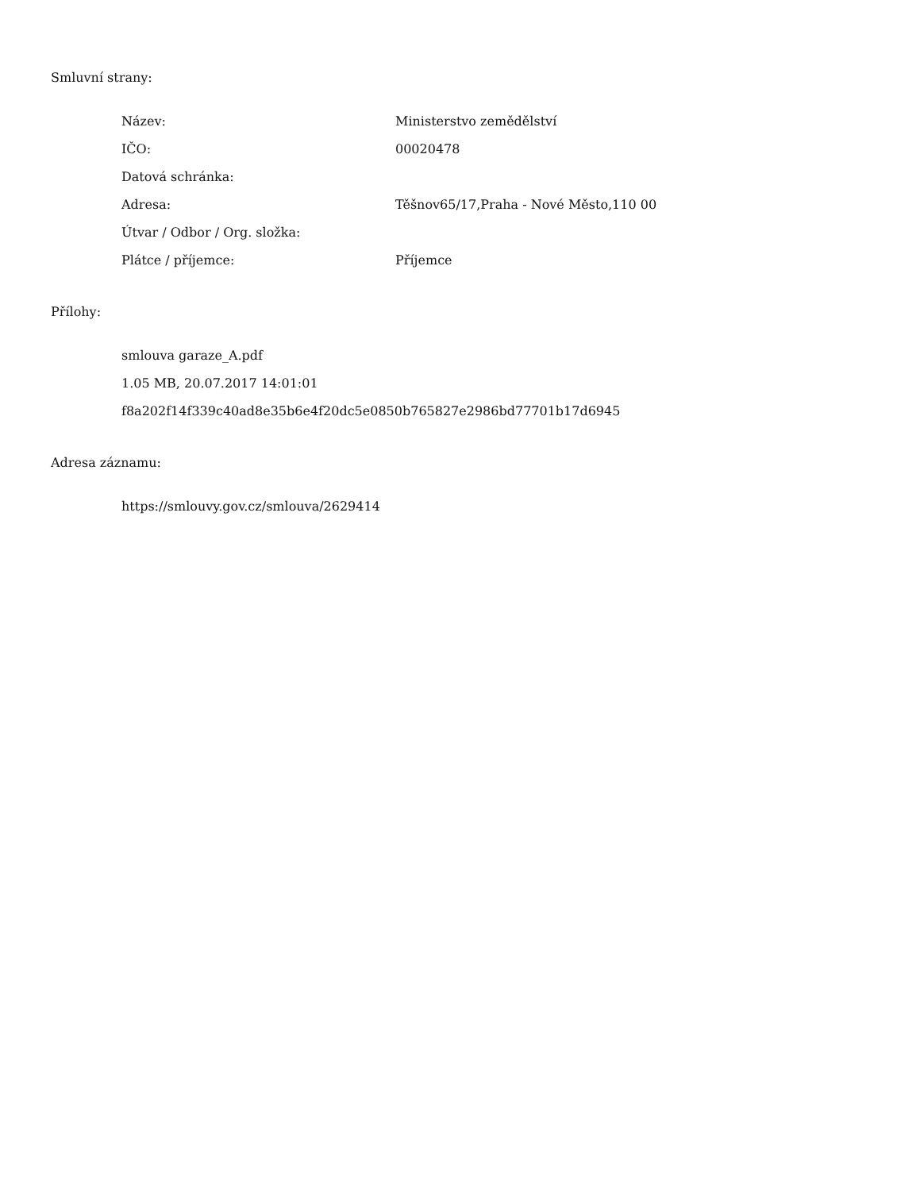Smluvní strany:
| Název: | Ministerstvo zemědělství |
| IČO: | 00020478 |
| Datová schránka: | |
| Adresa: | Těšnov65/17,Praha - Nové Město,110 00 |
| Útvar / Odbor / Org. složka: | |
| Plátce / příjemce: | Příjemce |
Přílohy:
smlouva garaze_A.pdf
1.05 MB, 20.07.2017 14:01:01
f8a202f14f339c40ad8e35b6e4f20dc5e0850b765827e2986bd77701b17d6945
Adresa záznamu:
https://smlouvy.gov.cz/smlouva/2629414